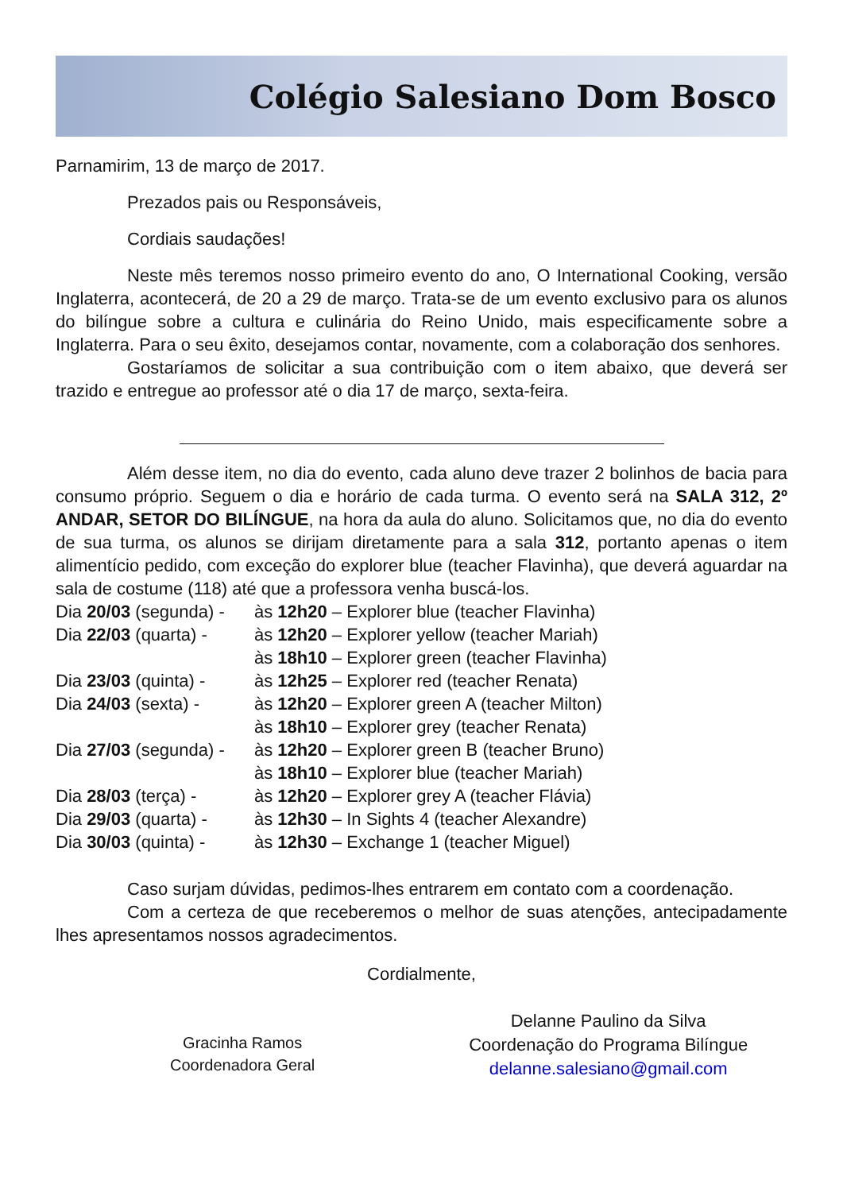Colégio Salesiano Dom Bosco
Parnamirim, 13 de março de 2017.
Prezados pais ou Responsáveis,
Cordiais saudações!
Neste mês teremos nosso primeiro evento do ano, O International Cooking, versão Inglaterra, acontecerá, de 20 a 29 de março. Trata-se de um evento exclusivo para os alunos do bilíngue sobre a cultura e culinária do Reino Unido, mais especificamente sobre a Inglaterra. Para o seu êxito, desejamos contar, novamente, com a colaboração dos senhores.
Gostaríamos de solicitar a sua contribuição com o item abaixo, que deverá ser trazido e entregue ao professor até o dia 17 de março, sexta-feira.
Além desse item, no dia do evento, cada aluno deve trazer 2 bolinhos de bacia para consumo próprio. Seguem o dia e horário de cada turma. O evento será na SALA 312, 2º ANDAR, SETOR DO BILÍNGUE, na hora da aula do aluno. Solicitamos que, no dia do evento de sua turma, os alunos se dirijam diretamente para a sala 312, portanto apenas o item alimentício pedido, com exceção do explorer blue (teacher Flavinha), que deverá aguardar na sala de costume (118) até que a professora venha buscá-los.
| Dia 20/03 (segunda) - | às 12h20 – Explorer blue (teacher Flavinha) |
| Dia 22/03 (quarta) - | às 12h20 – Explorer yellow (teacher Mariah) |
| | às 18h10 – Explorer green (teacher Flavinha) |
| Dia 23/03 (quinta) - | às 12h25 – Explorer red (teacher Renata) |
| Dia 24/03 (sexta) - | às 12h20 – Explorer green A (teacher Milton) |
| | às 18h10 – Explorer grey (teacher Renata) |
| Dia 27/03 (segunda) - | às 12h20 – Explorer green B (teacher Bruno) |
| | às 18h10 – Explorer blue (teacher Mariah) |
| Dia 28/03 (terça) - | às 12h20 – Explorer grey A (teacher Flávia) |
| Dia 29/03 (quarta) - | às 12h30 – In Sights 4 (teacher Alexandre) |
| Dia 30/03 (quinta) - | às 12h30 – Exchange 1 (teacher Miguel) |
Caso surjam dúvidas, pedimos-lhes entrarem em contato com a coordenação.
Com a certeza de que receberemos o melhor de suas atenções, antecipadamente lhes apresentamos nossos agradecimentos.
Cordialmente,
Gracinha Ramos
Coordenadora Geral
Delanne Paulino da Silva
Coordenação do Programa Bilíngue
delanne.salesiano@gmail.com